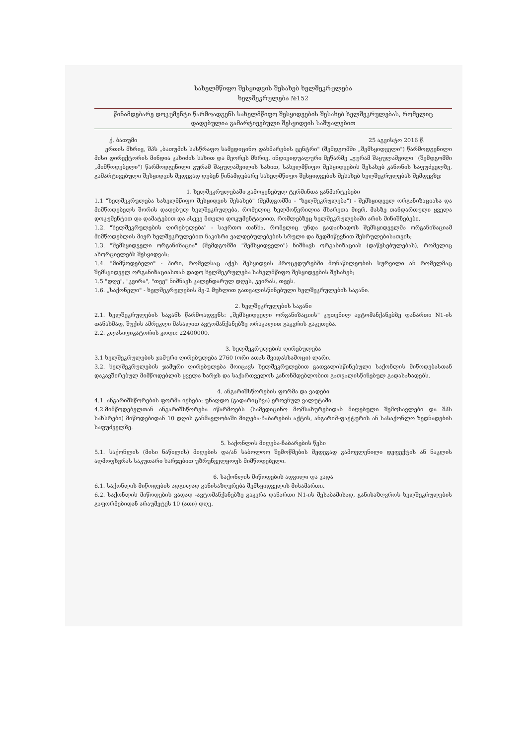სახელმწიფო შესყიდვის შესახებ ხელშეკრულება
ხელშეკრულება №152
წინამდებარე დოკუმენტი წარმოადგენს სახელმწიფო შესყიდვების შესახებ ხელშეკრულებას, რომელიც დადებულია გამარტივებული შესყიდვის საშუალებით
ქ. ბათუმი 25 აგვისტო 2016 წ.
ერთის მხრივ, შპს „ბათუმის სასწრაფო სამედიცინო დახმარების ცენტრი" (შემდგომში „შემსყიდველი") წარმოდგენილი მისი დირექტორის მინდია კახიძის სახით და მეორეს მხრივ, ინდივიდუალური მეწარმე „გურამ შაყულაშვილი" (შემდგომში „მიმწოდებელი") წარმოდგენილი გურამ შაყულაშვილის სახით, სახელმწიფო შესყიდვების შესახებ კანონის საფუძველზე, გამარტივებული შესყიდვის შედეგად დებენ წინამდებარე სახელმწიფო შესყიდვების შესახებ ხელშეკრულებას შემდეგზე:
1. ხელშეკრულებაში გამოყენებულ ტერმინთა განმარტებები
1.1 "ხელშეკრულება სახელმწიფო შესყიდვის შესახებ" (შემდგომში - "ხელშეკრულება") - შემსყიდველ ორგანიზაციასა და მიმწოდებელს შორის დადებულ ხელშეკრულება, რომელიც ხელმოწერილია მხარეთა მიერ, მასზე თანდართული ყველა დოკუმენტით და დამატებით და ასევე მთელი დოკუმენტაციით, რომლებზეც ხელშეკრულებაში არის მინიშნებები.
1.2. "ხელშეკრულების ღირებულება" - საერთო თანხა, რომელიც უნდა გადაიხადოს შემსყიდველმა ორგანიზაციამ მიმწოდებლის მიერ ხელშეკრულებით ნაკისრი ვალდებულებების სრული და ზედმიწევნით შესრულებისათვის;
1.3. "შემსყიდველი ორგანიზაცია" (შემდგომში "შემსყიდველი") ნიშნავს ორგანიზაციას (დაწესებულებას), რომელიც ახორციელებს შესყიდვას;
1.4. "მიმწოდებელი" - პირი, რომელსაც აქვს შესყიდვის პროცედურებში მონაწილეობის სურვილი ან რომელმაც შემსყიდველ ორგანიზაციასთან დადო ხელშეკრულება სახელმწიფო შესყიდვების შესახებ;
1.5 "დღე", "კვირა", "თვე" ნიშნავს კალენდარულ დღეს, კვირას, თვეს.
1.6. „საქონელი" - ხელშეკრულების მე-2 მუხლით გათვალისწინებული ხელშეკრულების საგანი.
2. ხელშეკრულების საგანი
2.1. ხელშეკრულების საგანს წარმოადგენს: „შემსყიდველი ორგანიზაციის" კუთვნილ ავტომანქანებზე დანართი N1-ის თანახმად, შუქის ამრეკლი მასალით ავტომანქანებზე ორაკალით გაკვრის გაკეთება.
2.2. კლასიფიკატორის კოდი: 22400000.
3. ხელშეკრულების ღირებულება
3.1 ხელშეკრულების ჯამური ღირებულება 2760 (ორი ათას შვიდასსამოცი) ლარი.
3.2. ხელშეკრულების ჯამური ღირებულება მოიცავს ხელშეკრულებით გათვალისწინებული საქონლის მიწოდებასთან დაკავშირებულ მიმწოდებლის ყველა ხარჯს და საქართველოს კანონმდებლობით გათვალისწინებულ გადასახადებს.
4. ანგარიშსწორების ფორმა და ვადები
4.1. ანგარიშსწორების ფორმა იქნება: უნაღდო (გადარიცხვა) ეროვნულ ვალუტაში.
4.2.მიმწოდებელთან ანგარიშსწორება იწარმოებს (სამედიცინო მომსახურებიდან მიღებული შემოსავლები და შპს სახსრები) მიწოდებიდან 10 დღის განმავლობაში მიღება-ჩაბარების აქტის, ანგარიშ-ფაქტურის ან სასაქონლო ზედნადების საფუძველზე.
5. საქონლის მიღება-ჩაბარების წესი
5.1. საქონლის (მისი ნაწილის) მიღების და/ან საბოლოო შემოწმების შედეგად გამოვლენილი დეფექტის ან ნაკლის აღმოფხვრას საკუთარი ხარჯებით უზრუნველყოფს მიმწოდებელი.
6. საქონლის მიწოდების ადგილი და ვადა
6.1. საქონლის მიწოდების ადგილად განისაზღვრება შემსყიდველის მისამართი.
6.2. საქონლის მიწოდების ვადად -ავტომანქანებზე გაკვრა დანართი N1-ის შესაბამისად, განისაზღვროს ხელშეკრულების გაფორმებიდან არაუმეტეს 10 (ათი) დღე.